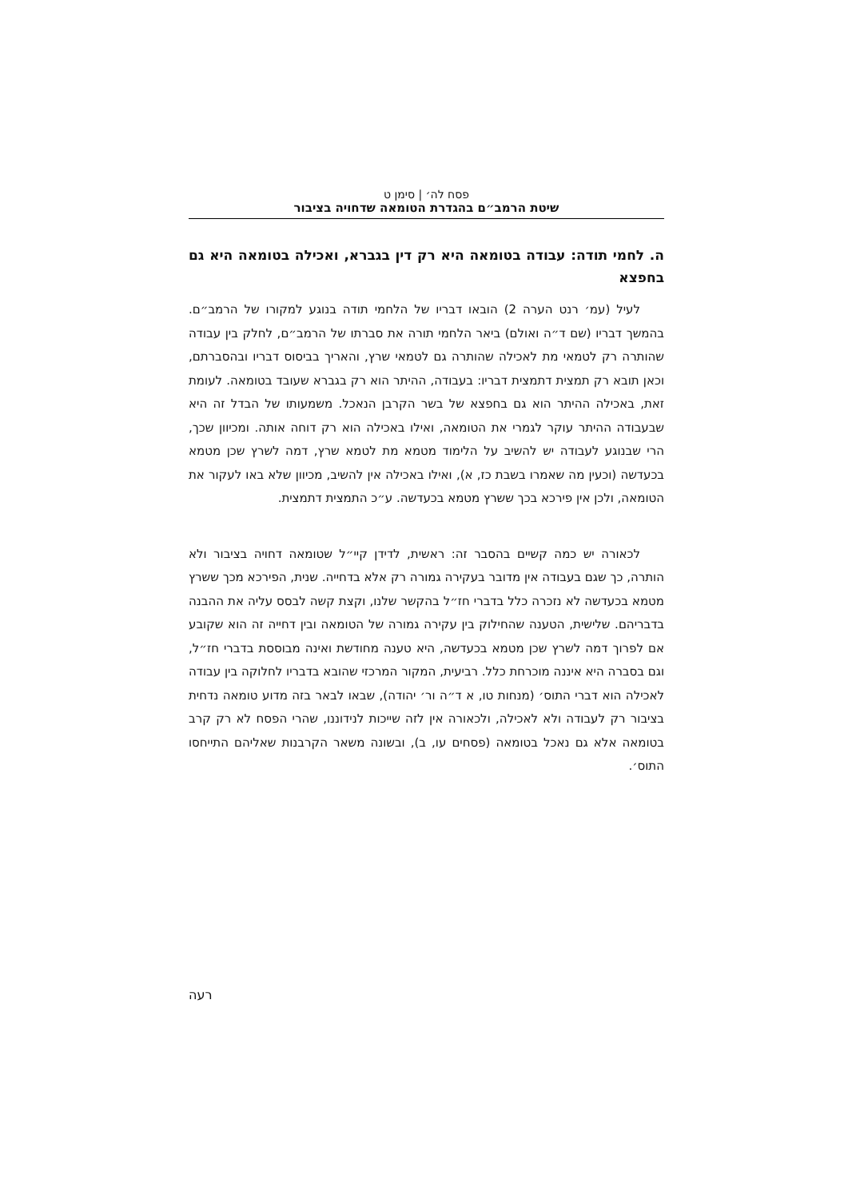פסח לה׳ | סימן ט
שיטת הרמב״ם בהגדרת הטומאה שדחויה בציבור
ה. לחמי תודה: עבודה בטומאה היא רק דין בגברא, ואכילה בטומאה היא גם בחפצא
לעיל (עמ׳ רנט הערה 2) הובאו דבריו של הלחמי תודה בנוגע למקורו של הרמב״ם. בהמשך דבריו (שם ד״ה ואולם) ביאר הלחמי תורה את סברתו של הרמב״ם, לחלק בין עבודה שהותרה רק לטמאי מת לאכילה שהותרה גם לטמאי שרץ, והאריך בביסוס דבריו ובהסברתם, וכאן תובא רק תמצית דתמצית דבריו: בעבודה, ההיתר הוא רק בגברא שעובד בטומאה. לעומת זאת, באכילה ההיתר הוא גם בחפצא של בשר הקרבן הנאכל. משמעותו של הבדל זה היא שבעבודה ההיתר עוקר לגמרי את הטומאה, ואילו באכילה הוא רק דוחה אותה. ומכיוון שכך, הרי שבנוגע לעבודה יש להשיב על הלימוד מטמא מת לטמא שרץ, דמה לשרץ שכן מטמא בכעדשה (וכעין מה שאמרו בשבת כז, א), ואילו באכילה אין להשיב, מכיוון שלא באו לעקור את הטומאה, ולכן אין פירכא בכך ששרץ מטמא בכעדשה. ע״כ התמצית דתמצית.
לכאורה יש כמה קשיים בהסבר זה: ראשית, לדידן קיי״ל שטומאה דחויה בציבור ולא הותרה, כך שגם בעבודה אין מדובר בעקירה גמורה רק אלא בדחייה. שנית, הפירכא מכך ששרץ מטמא בכעדשה לא נזכרה כלל בדברי חז״ל בהקשר שלנו, וקצת קשה לבסס עליה את ההבנה בדבריהם. שלישית, הטענה שהחילוק בין עקירה גמורה של הטומאה ובין דחייה זה הוא שקובע אם לפרוך דמה לשרץ שכן מטמא בכעדשה, היא טענה מחודשת ואינה מבוססת בדברי חז״ל, וגם בסברה היא איננה מוכרחת כלל. רביעית, המקור המרכזי שהובא בדבריו לחלוקה בין עבודה לאכילה הוא דברי התוס׳ (מנחות טו, א ד״ה ור׳ יהודה), שבאו לבאר בזה מדוע טומאה נדחית בציבור רק לעבודה ולא לאכילה, ולכאורה אין לזה שייכות לנידוננו, שהרי הפסח לא רק קרב בטומאה אלא גם נאכל בטומאה (פסחים עו, ב), ובשונה משאר הקרבנות שאליהם התייחסו התוס׳.
רעה